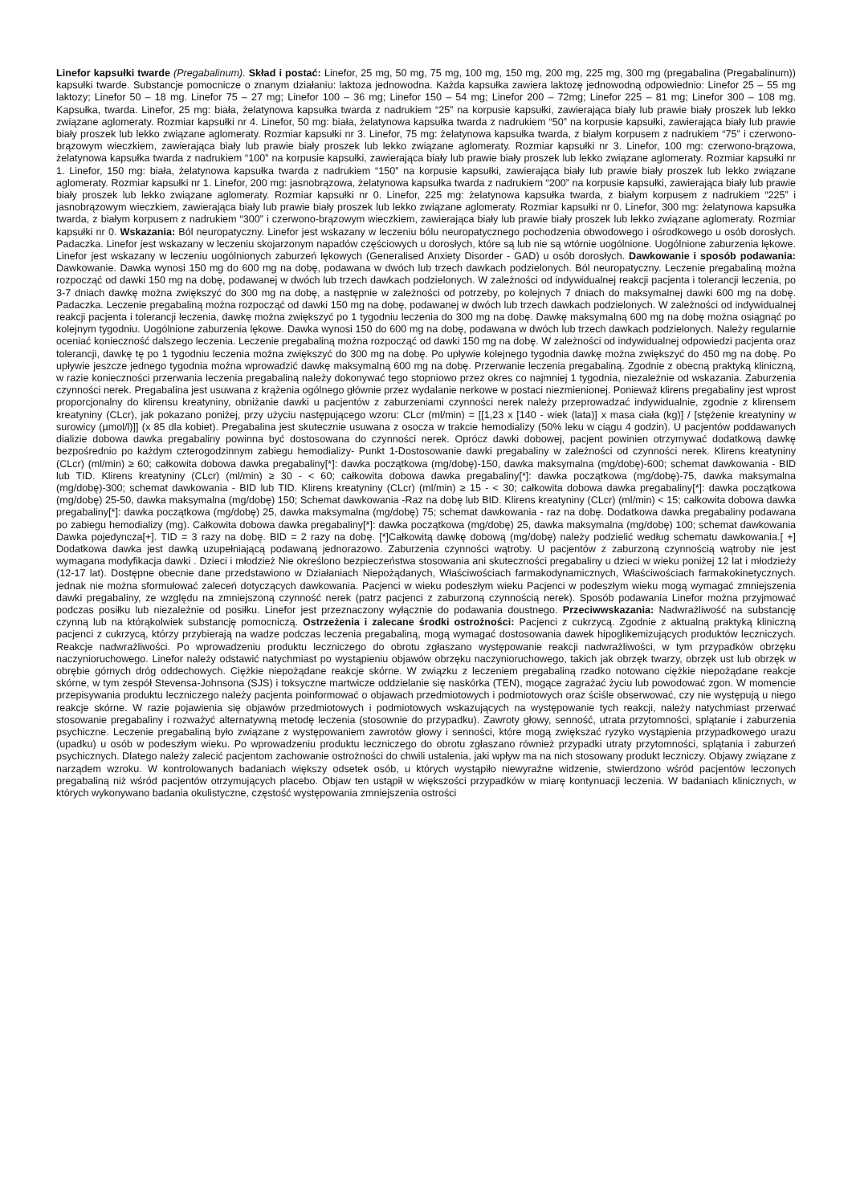Linefor kapsułki twarde (Pregabalinum). Skład i postać: Linefor, 25 mg, 50 mg, 75 mg, 100 mg, 150 mg, 200 mg, 225 mg, 300 mg (pregabalina (Pregabalinum)) kapsułki twarde. Substancje pomocnicze o znanym działaniu: laktoza jednowodna. Każda kapsułka zawiera laktozę jednowodną odpowiednio: Linefor 25 – 55 mg laktozy; Linefor 50 – 18 mg. Linefor 75 – 27 mg; Linefor 100 – 36 mg; Linefor 150 – 54 mg; Linefor 200 – 72mg; Linefor 225 – 81 mg; Linefor 300 – 108 mg. Kapsułka, twarda. Linefor, 25 mg: biała, żelatynowa kapsułka twarda z nadrukiem “25” na korpusie kapsułki, zawierająca biały lub prawie biały proszek lub lekko związane aglomeraty. Rozmiar kapsułki nr 4. Linefor, 50 mg: biała, żelatynowa kapsułka twarda z nadrukiem “50” na korpusie kapsułki, zawierająca biały lub prawie biały proszek lub lekko związane aglomeraty. Rozmiar kapsułki nr 3. Linefor, 75 mg: żelatynowa kapsułka twarda, z białym korpusem z nadrukiem “75” i czerwono-brązowym wieczkiem, zawierająca biały lub prawie biały proszek lub lekko związane aglomeraty. Rozmiar kapsułki nr 3. Linefor, 100 mg: czerwono-brązowa, żelatynowa kapsułka twarda z nadrukiem “100” na korpusie kapsułki, zawierająca biały lub prawie biały proszek lub lekko związane aglomeraty. Rozmiar kapsułki nr 1. Linefor, 150 mg: biała, żelatynowa kapsułka twarda z nadrukiem “150” na korpusie kapsułki, zawierająca biały lub prawie biały proszek lub lekko związane aglomeraty. Rozmiar kapsułki nr 1. Linefor, 200 mg: jasnobrązowa, żelatynowa kapsułka twarda z nadrukiem “200” na korpusie kapsułki, zawierająca biały lub prawie biały proszek lub lekko związane aglomeraty. Rozmiar kapsułki nr 0. Linefor, 225 mg: żelatynowa kapsułka twarda, z białym korpusem z nadrukiem “225” i jasnobrązowym wieczkiem, zawierająca biały lub prawie biały proszek lub lekko związane aglomeraty. Rozmiar kapsułki nr 0. Linefor, 300 mg: żelatynowa kapsułka twarda, z białym korpusem z nadrukiem “300” i czerwono-brązowym wieczkiem, zawierająca biały lub prawie biały proszek lub lekko związane aglomeraty. Rozmiar kapsułki nr 0. Wskazania: Ból neuropatyczny. Linefor jest wskazany w leczeniu bólu neuropatycznego pochodzenia obwodowego i ośrodkowego u osób dorosłych. Padaczka. Linefor jest wskazany w leczeniu skojarzonym napadów częściowych u dorosłych, które są lub nie są wtórnie uogólnione. Uogólnione zaburzenia lękowe. Linefor jest wskazany w leczeniu uogólnionych zaburzeń lękowych (Generalised Anxiety Disorder - GAD) u osób dorosłych. Dawkowanie i sposób podawania: Dawkowanie. Dawka wynosi 150 mg do 600 mg na dobę, podawana w dwóch lub trzech dawkach podzielonych. Ból neuropatyczny. Leczenie pregabaliną można rozpocząć od dawki 150 mg na dobę, podawanej w dwóch lub trzech dawkach podzielonych. W zależności od indywidualnej reakcji pacjenta i tolerancji leczenia, po 3-7 dniach dawkę można zwiększyć do 300 mg na dobę, a następnie w zależności od potrzeby, po kolejnych 7 dniach do maksymalnej dawki 600 mg na dobę. Padaczka. Leczenie pregabaliną można rozpocząć od dawki 150 mg na dobę, podawanej w dwóch lub trzech dawkach podzielonych. W zależności od indywidualnej reakcji pacjenta i tolerancji leczenia, dawkę można zwiększyć po 1 tygodniu leczenia do 300 mg na dobę. Dawkę maksymalną 600 mg na dobę można osiągnąć po kolejnym tygodniu. Uogólnione zaburzenia lękowe. Dawka wynosi 150 do 600 mg na dobę, podawana w dwóch lub trzech dawkach podzielonych. Należy regularnie oceniać konieczność dalszego leczenia. Leczenie pregabaliną można rozpocząć od dawki 150 mg na dobę. W zależności od indywidualnej odpowiedzi pacjenta oraz tolerancji, dawkę tę po 1 tygodniu leczenia można zwiększyć do 300 mg na dobę. Po upływie kolejnego tygodnia dawkę można zwiększyć do 450 mg na dobę. Po upływie jeszcze jednego tygodnia można wprowadzić dawkę maksymalną 600 mg na dobę. Przerwanie leczenia pregabaliną. Zgodnie z obecną praktyką kliniczną, w razie konieczności przerwania leczenia pregabaliną należy dokonywać tego stopniowo przez okres co najmniej 1 tygodnia, niezależnie od wskazania. Zaburzenia czynności nerek. Pregabalina jest usuwana z krążenia ogólnego głównie przez wydalanie nerkowe w postaci niezmienionej. Ponieważ klirens pregabaliny jest wprost proporcjonalny do klirensu kreatyniny, obniżanie dawki u pacjentów z zaburzeniami czynności nerek należy przeprowadzać indywidualnie, zgodnie z klirensem kreatyniny (CLcr), jak pokazano poniżej, przy użyciu następującego wzoru: CLcr (ml/min) = [[1,23 x [140 - wiek (lata)] x masa ciała (kg)] / [stężenie kreatyniny w surowicy (µmol/l)]] (x 85 dla kobiet). Pregabalina jest skutecznie usuwana z osocza w trakcie hemodializy (50% leku w ciągu 4 godzin). U pacjentów poddawanych dializie dobowa dawka pregabaliny powinna być dostosowana do czynności nerek. Oprócz dawki dobowej, pacjent powinien otrzymywać dodatkową dawkę bezpośrednio po każdym czterogodzinnym zabiegu hemodializy- Punkt 1-Dostosowanie dawki pregabaliny w zależności od czynności nerek. Klirens kreatyniny (CLcr) (ml/min) ≥ 60; całkowita dobowa dawka pregabaliny[*]: dawka początkowa (mg/dobę)-150, dawka maksymalna (mg/dobę)-600; schemat dawkowania - BID lub TID. Klirens kreatyniny (CLcr) (ml/min) ≥ 30 - < 60; całkowita dobowa dawka pregabaliny[*]: dawka początkowa (mg/dobę)-75, dawka maksymalna (mg/dobę)-300; schemat dawkowania - BID lub TID. Klirens kreatyniny (CLcr) (ml/min) ≥ 15 - < 30; całkowita dobowa dawka pregabaliny[*]: dawka początkowa (mg/dobę) 25-50, dawka maksymalna (mg/dobę) 150; Schemat dawkowania -Raz na dobę lub BID. Klirens kreatyniny (CLcr) (ml/min) < 15; całkowita dobowa dawka pregabaliny[*]: dawka początkowa (mg/dobę) 25, dawka maksymalna (mg/dobę) 75; schemat dawkowania - raz na dobę. Dodatkowa dawka pregabaliny podawana po zabiegu hemodializy (mg). Całkowita dobowa dawka pregabaliny[*]: dawka początkowa (mg/dobę) 25, dawka maksymalna (mg/dobę) 100; schemat dawkowania Dawka pojedyncza[+]. TID = 3 razy na dobę. BID = 2 razy na dobę. [*]Całkowitą dawkę dobową (mg/dobę) należy podzielić według schematu dawkowania.[ +] Dodatkowa dawka jest dawką uzupełniającą podawaną jednorazowo. Zaburzenia czynności wątroby. U pacjentów z zaburzoną czynnością wątroby nie jest wymagana modyfikacja dawki . Dzieci i młodzież Nie określono bezpieczeństwa stosowania ani skuteczności pregabaliny u dzieci w wieku poniżej 12 lat i młodzieży (12-17 lat). Dostępne obecnie dane przedstawiono w Działaniach Niepożądanych, Właściwościach farmakodynamicznych, Właściwościach farmakokinetycznych. jednak nie można sformułować zaleceń dotyczących dawkowania. Pacjenci w wieku podeszłym wieku Pacjenci w podeszłym wieku mogą wymagać zmniejszenia dawki pregabaliny, ze względu na zmniejszoną czynność nerek (patrz pacjenci z zaburzoną czynnością nerek). Sposób podawania Linefor można przyjmować podczas posiłku lub niezależnie od posiłku. Linefor jest przeznaczony wyłącznie do podawania doustnego. Przeciwwskazania: Nadwrażliwość na substancję czynną lub na którąkolwiek substancję pomocniczą. Ostrzeżenia i zalecane środki ostrożności: Pacjenci z cukrzycą. Zgodnie z aktualną praktyką kliniczną pacjenci z cukrzycą, którzy przybierają na wadze podczas leczenia pregabaliną, mogą wymagać dostosowania dawek hipoglikemizujących produktów leczniczych. Reakcje nadwrażliwości. Po wprowadzeniu produktu leczniczego do obrotu zgłaszano występowanie reakcji nadwrażliwości, w tym przypadków obrzęku naczynioruchowego. Linefor należy odstawić natychmiast po wystąpieniu objawów obrzęku naczynioruchowego, takich jak obrzęk twarzy, obrzęk ust lub obrzęk w obrębie górnych dróg oddechowych. Ciężkie niepożądane reakcje skórne. W związku z leczeniem pregabaliną rzadko notowano ciężkie niepożądane reakcje skórne, w tym zespół Stevensa-Johnsona (SJS) i toksyczne martwicze oddzielanie się naskórka (TEN), mogące zagrażać życiu lub powodować zgon. W momencie przepisywania produktu leczniczego należy pacjenta poinformować o objawach przedmiotowych i podmiotowych oraz ściśle obserwować, czy nie występują u niego reakcje skórne. W razie pojawienia się objawów przedmiotowych i podmiotowych wskazujących na występowanie tych reakcji, należy natychmiast przerwać stosowanie pregabaliny i rozważyć alternatywną metodę leczenia (stosownie do przypadku). Zawroty głowy, senność, utrata przytomności, splątanie i zaburzenia psychiczne. Leczenie pregabaliną było związane z występowaniem zawrotów głowy i senności, które mogą zwiększać ryzyko wystąpienia przypadkowego urazu (upadku) u osób w podeszłym wieku. Po wprowadzeniu produktu leczniczego do obrotu zgłaszano również przypadki utraty przytomności, splątania i zaburzeń psychicznych. Dlatego należy zalecić pacjentom zachowanie ostrożności do chwili ustalenia, jaki wpływ ma na nich stosowany produkt leczniczy. Objawy związane z narządem wzroku. W kontrolowanych badaniach większy odsetek osób, u których wystąpiło niewyraźne widzenie, stwierdzono wśród pacjentów leczonych pregabaliną niż wśród pacjentów otrzymujących placebo. Objaw ten ustąpił w większości przypadków w miarę kontynuacji leczenia. W badaniach klinicznych, w których wykonywano badania okulistyczne, częstość występowania zmniejszenia ostrości